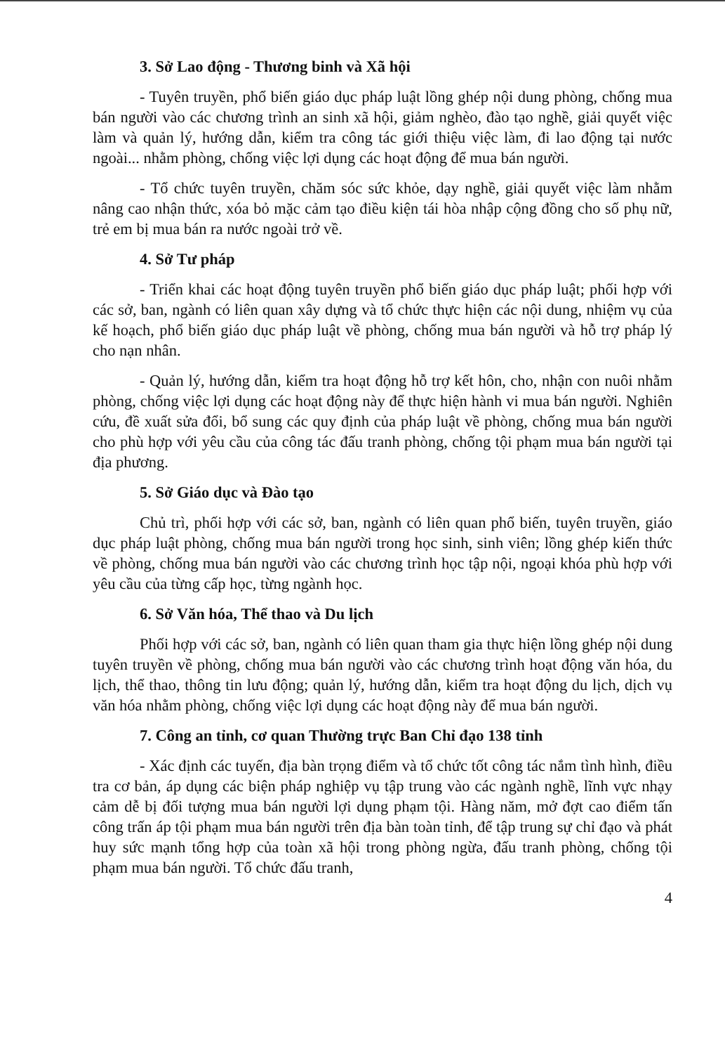3. Sở Lao động - Thương binh và Xã hội
- Tuyên truyền, phổ biến giáo dục pháp luật lồng ghép nội dung phòng, chống mua bán người vào các chương trình an sinh xã hội, giảm nghèo, đào tạo nghề, giải quyết việc làm và quản lý, hướng dẫn, kiểm tra công tác giới thiệu việc làm, đi lao động tại nước ngoài... nhằm phòng, chống việc lợi dụng các hoạt động để mua bán người.
- Tổ chức tuyên truyền, chăm sóc sức khỏe, dạy nghề, giải quyết việc làm nhằm nâng cao nhận thức, xóa bỏ mặc cảm tạo điều kiện tái hòa nhập cộng đồng cho số phụ nữ, trẻ em bị mua bán ra nước ngoài trở về.
4. Sở Tư pháp
- Triển khai các hoạt động tuyên truyền phổ biến giáo dục pháp luật; phối hợp với các sở, ban, ngành có liên quan xây dựng và tổ chức thực hiện các nội dung, nhiệm vụ của kế hoạch, phổ biến giáo dục pháp luật về phòng, chống mua bán người và hỗ trợ pháp lý cho nạn nhân.
- Quản lý, hướng dẫn, kiểm tra hoạt động hỗ trợ kết hôn, cho, nhận con nuôi nhằm phòng, chống việc lợi dụng các hoạt động này để thực hiện hành vi mua bán người. Nghiên cứu, đề xuất sửa đổi, bổ sung các quy định của pháp luật về phòng, chống mua bán người cho phù hợp với yêu cầu của công tác đấu tranh phòng, chống tội phạm mua bán người tại địa phương.
5. Sở Giáo dục và Đào tạo
Chủ trì, phối hợp với các sở, ban, ngành có liên quan phổ biến, tuyên truyền, giáo dục pháp luật phòng, chống mua bán người trong học sinh, sinh viên; lồng ghép kiến thức về phòng, chống mua bán người vào các chương trình học tập nội, ngoại khóa phù hợp với yêu cầu của từng cấp học, từng ngành học.
6. Sở Văn hóa, Thể thao và Du lịch
Phối hợp với các sở, ban, ngành có liên quan tham gia thực hiện lồng ghép nội dung tuyên truyền về phòng, chống mua bán người vào các chương trình hoạt động văn hóa, du lịch, thể thao, thông tin lưu động; quản lý, hướng dẫn, kiểm tra hoạt động du lịch, dịch vụ văn hóa nhằm phòng, chống việc lợi dụng các hoạt động này để mua bán người.
7. Công an tỉnh, cơ quan Thường trực Ban Chỉ đạo 138 tỉnh
- Xác định các tuyến, địa bàn trọng điểm và tổ chức tốt công tác nắm tình hình, điều tra cơ bản, áp dụng các biện pháp nghiệp vụ tập trung vào các ngành nghề, lĩnh vực nhạy cảm dễ bị đối tượng mua bán người lợi dụng phạm tội. Hàng năm, mở đợt cao điểm tấn công trấn áp tội phạm mua bán người trên địa bàn toàn tỉnh, để tập trung sự chỉ đạo và phát huy sức mạnh tổng hợp của toàn xã hội trong phòng ngừa, đấu tranh phòng, chống tội phạm mua bán người. Tổ chức đấu tranh,
4